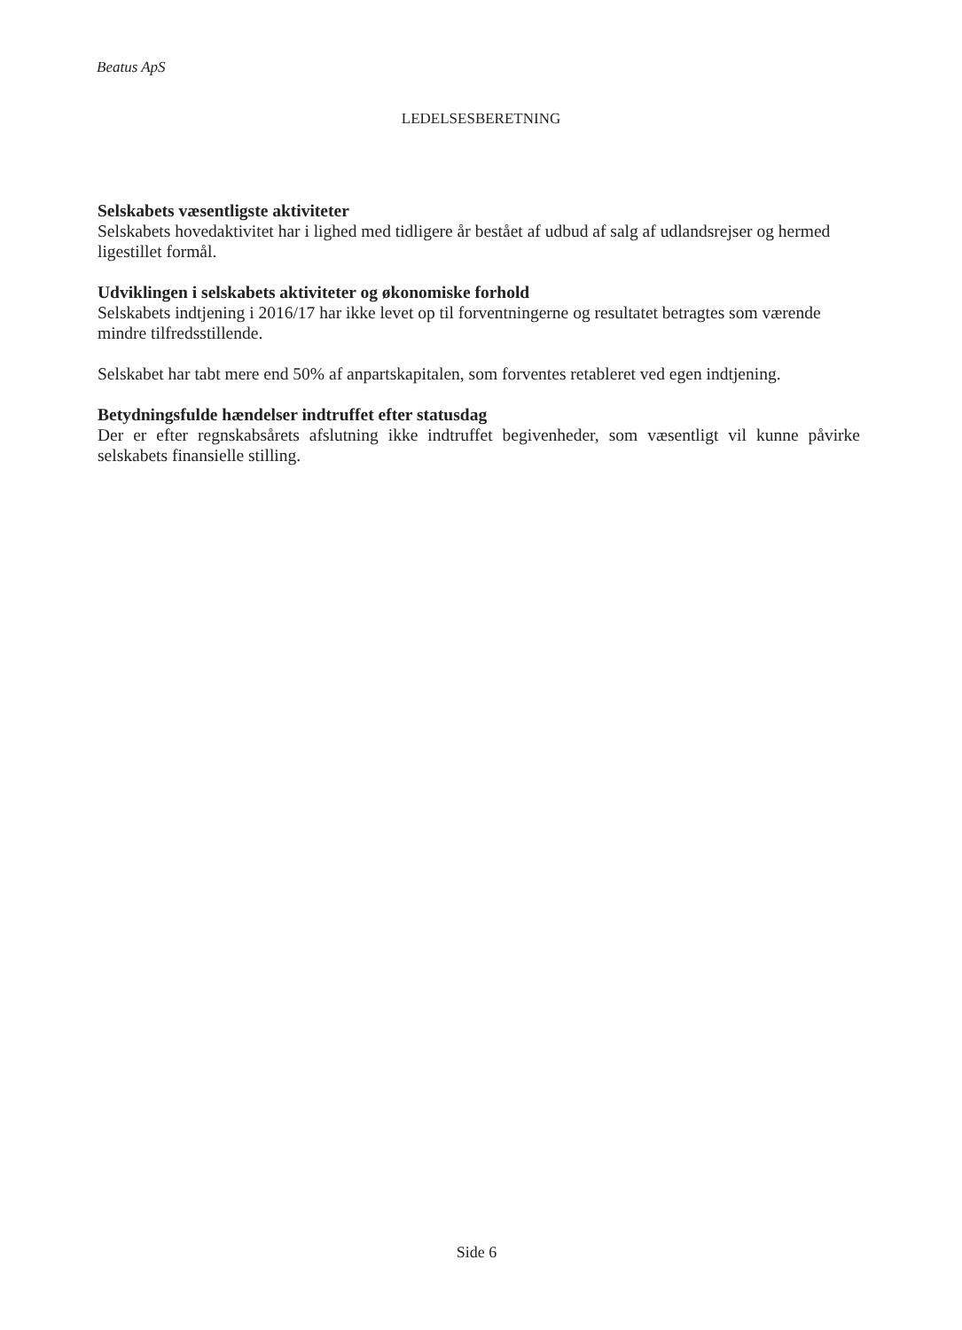Beatus ApS
LEDELSESBERETNING
Selskabets væsentligste aktiviteter
Selskabets hovedaktivitet har i lighed med tidligere år bestået af udbud af salg af udlandsrejser og hermed ligestillet formål.
Udviklingen i selskabets aktiviteter og økonomiske forhold
Selskabets indtjening i 2016/17 har ikke levet op til forventningerne og resultatet betragtes som værende mindre tilfredsstillende.
Selskabet har tabt mere end 50% af anpartskapitalen, som forventes retableret ved egen indtjening.
Betydningsfulde hændelser indtruffet efter statusdag
Der er efter regnskabsårets afslutning ikke indtruffet begivenheder, som væsentligt vil kunne påvirke selskabets finansielle stilling.
Side 6